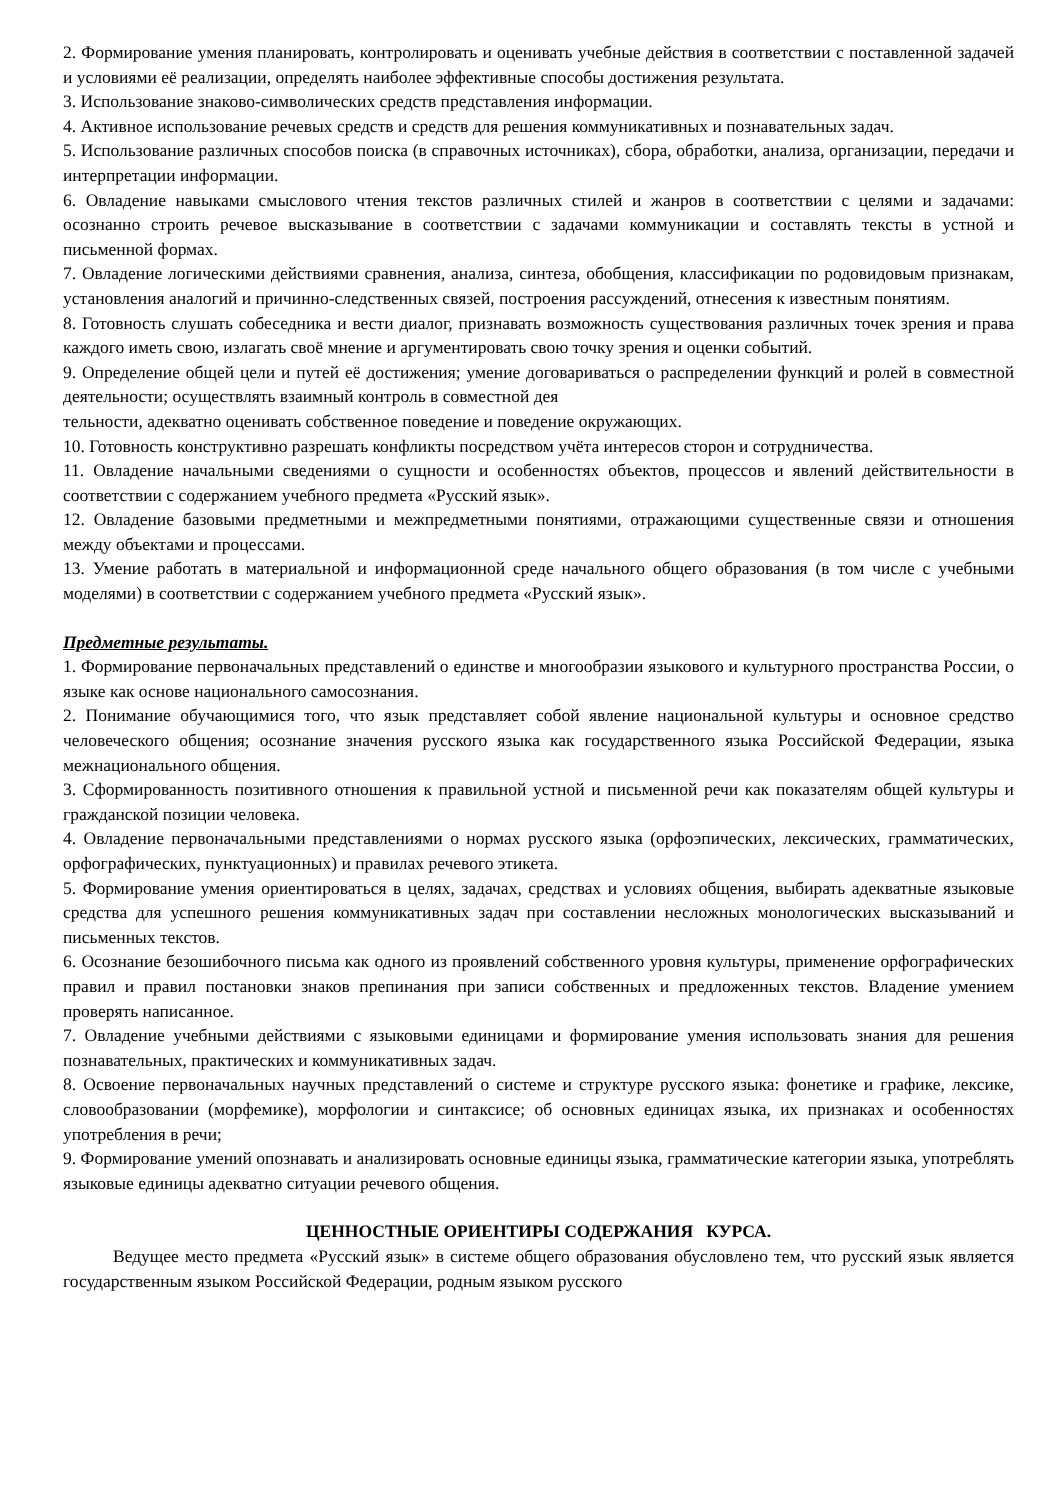2. Формирование умения планировать, контролировать и оценивать учебные действия в соответствии с поставленной задачей и условиями её реализации, определять наиболее эффективные способы достижения результата.
3. Использование знаково-символических средств представления информации.
4. Активное использование речевых средств и средств для решения коммуникативных и познавательных задач.
5. Использование различных способов поиска (в справочных источниках), сбора, обработки, анализа, организации, передачи и интерпретации информации.
6. Овладение навыками смыслового чтения текстов различных стилей и жанров в соответствии с целями и задачами: осознанно строить речевое высказывание в соответствии с задачами коммуникации и составлять тексты в устной и письменной формах.
7. Овладение логическими действиями сравнения, анализа, синтеза, обобщения, классификации по родовидовым признакам, установления аналогий и причинно-следственных связей, построения рассуждений, отнесения к известным понятиям.
8. Готовность слушать собеседника и вести диалог, признавать возможность существования различных точек зрения и права каждого иметь свою, излагать своё мнение и аргументировать свою точку зрения и оценки событий.
9. Определение общей цели и путей её достижения; умение договариваться о распределении функций и ролей в совместной деятельности; осуществлять взаимный контроль в совместной дея
тельности, адекватно оценивать собственное поведение и поведение окружающих.
10. Готовность конструктивно разрешать конфликты посредством учёта интересов сторон и сотрудничества.
11. Овладение начальными сведениями о сущности и особенностях объектов, процессов и явлений действительности в соответствии с содержанием учебного предмета «Русский язык».
12. Овладение базовыми предметными и межпредметными понятиями, отражающими существенные связи и отношения между объектами и процессами.
13. Умение работать в материальной и информационной среде начального общего образования (в том числе с учебными моделями) в соответствии с содержанием учебного предмета «Русский язык».
Предметные результаты.
1. Формирование первоначальных представлений о единстве и многообразии языкового и культурного пространства России, о языке как основе национального самосознания.
2. Понимание обучающимися того, что язык представляет собой явление национальной культуры и основное средство человеческого общения; осознание значения русского языка как государственного языка Российской Федерации, языка межнационального общения.
3. Сформированность позитивного отношения к правильной устной и письменной речи как показателям общей культуры и гражданской позиции человека.
4. Овладение первоначальными представлениями о нормах русского языка (орфоэпических, лексических, грамматических, орфографических, пунктуационных) и правилах речевого этикета.
5. Формирование умения ориентироваться в целях, задачах, средствах и условиях общения, выбирать адекватные языковые средства для успешного решения коммуникативных задач при составлении несложных монологических высказываний и письменных текстов.
6. Осознание безошибочного письма как одного из проявлений собственного уровня культуры, применение орфографических правил и правил постановки знаков препинания при записи собственных и предложенных текстов. Владение умением проверять написанное.
7. Овладение учебными действиями с языковыми единицами и формирование умения использовать знания для решения познавательных, практических и коммуникативных задач.
8. Освоение первоначальных научных представлений о системе и структуре русского языка: фонетике и графике, лексике, словообразовании (морфемике), морфологии и синтаксисе; об основных единицах языка, их признаках и особенностях употребления в речи;
9. Формирование умений опознавать и анализировать основные единицы языка, грамматические категории языка, употреблять языковые единицы адекватно ситуации речевого общения.
ЦЕННОСТНЫЕ ОРИЕНТИРЫ СОДЕРЖАНИЯ КУРСА.
Ведущее место предмета «Русский язык» в системе общего образования обусловлено тем, что русский язык является государственным языком Российской Федерации, родным языком русского